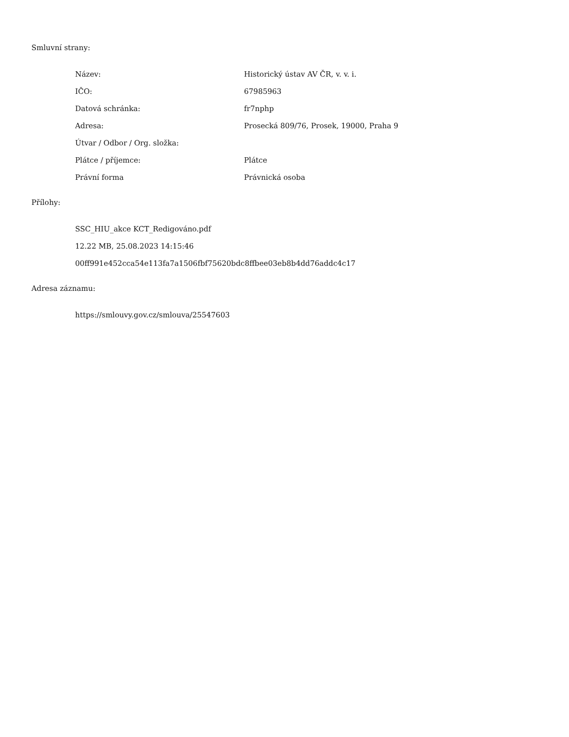Smluvní strany:
| Název: | Historický ústav AV ČR, v. v. i. |
| IČO: | 67985963 |
| Datová schránka: | fr7nphp |
| Adresa: | Prosecká 809/76, Prosek, 19000, Praha 9 |
| Útvar / Odbor / Org. složka: | |
| Plátce / příjemce: | Plátce |
| Právní forma | Právnická osoba |
Přílohy:
SSC_HIU_akce KCT_Redigováno.pdf
12.22 MB, 25.08.2023 14:15:46
00ff991e452cca54e113fa7a1506fbf75620bdc8ffbee03eb8b4dd76addc4c17
Adresa záznamu:
https://smlouvy.gov.cz/smlouva/25547603